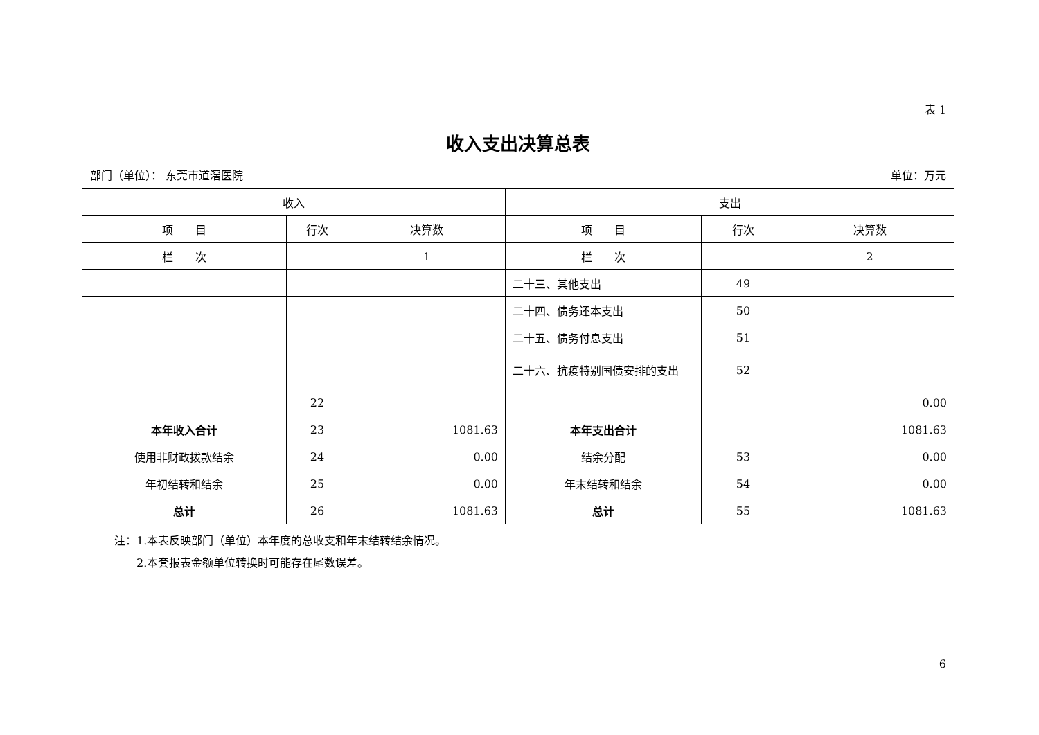表 1
收入支出决算总表
部门（单位）： 东莞市道滘医院 单位：万元
| 收入 | | | 支出 | | |
| --- | --- | --- | --- | --- | --- |
| 项 目 | 行次 | 决算数 | 项 目 | 行次 | 决算数 |
| 栏 次 | | 1 | 栏 次 | | 2 |
| | | | 二十三、其他支出 | 49 | |
| | | | 二十四、债务还本支出 | 50 | |
| | | | 二十五、债务付息支出 | 51 | |
| | | | 二十六、抗疫特别国债安排的支出 | 52 | |
| | 22 | | | | 0.00 |
| 本年收入合计 | 23 | 1081.63 | 本年支出合计 | | 1081.63 |
| 使用非财政拨款结余 | 24 | 0.00 | 结余分配 | 53 | 0.00 |
| 年初结转和结余 | 25 | 0.00 | 年末结转和结余 | 54 | 0.00 |
| 总计 | 26 | 1081.63 | 总计 | 55 | 1081.63 |
注：1.本表反映部门（单位）本年度的总收支和年末结转结余情况。
　　2.本套报表金额单位转换时可能存在尾数误差。
6